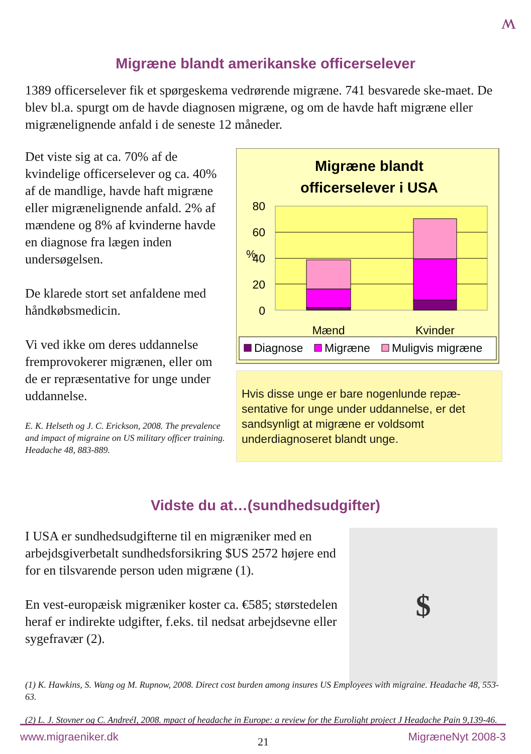ʍ
Migræne blandt amerikanske officerselever
1389 officerselever fik et spørgeskema vedrørende migræne. 741 besvarede ske-maet. De blev bl.a. spurgt om de havde diagnosen migræne, og om de havde haft migræne eller migrænelignende anfald i de seneste 12 måneder.
Det viste sig at ca. 70% af de kvindelige officerselever og ca. 40% af de mandlige, havde haft migræne eller migrænelignende anfald. 2% af mændene og 8% af kvinderne havde en diagnose fra lægen inden undersøgelsen.
De klarede stort set anfaldene med håndkøbsmedicin.
Vi ved ikke om deres uddannelse fremprovokerer migrænen, eller om de er repræsentative for unge under uddannelse.
E. K. Helseth og J. C. Erickson, 2008. The prevalence and impact of migraine on US military officer training. Headache 48, 883-889.
Migræne blandt
officerselever i USA
80
60
40
20
0
%
Mænd
Kvinder
Diagnose
Migræne
Muligvis migræne
Hvis disse unge er bare nogenlunde repæ-sentative for unge under uddannelse, er det sandsynligt at migræne er voldsomt underdiagnoseret blandt unge.
Vidste du at…(sundhedsudgifter)
I USA er sundhedsudgifterne til en migræniker med en arbejdsgiverbetalt sundhedsforsikring $US 2572 højere end for en tilsvarende person uden migræne (1).
En vest-europæisk migræniker koster ca. €585; størstedelen heraf er indirekte udgifter, f.eks. til nedsat arbejdsevne eller sygefravær (2).
$
(1) K. Hawkins, S. Wang og M. Rupnow, 2008. Direct cost burden among insures US Employees with migraine. Headache 48, 553-63.
(2) L. J. Stovner og C. AndreéI, 2008. mpact of headache in Europe: a review for the Eurolight project J Headache Pain 9,139-46.
www.migraeniker.dk 21 MigræneNyt 2008-3